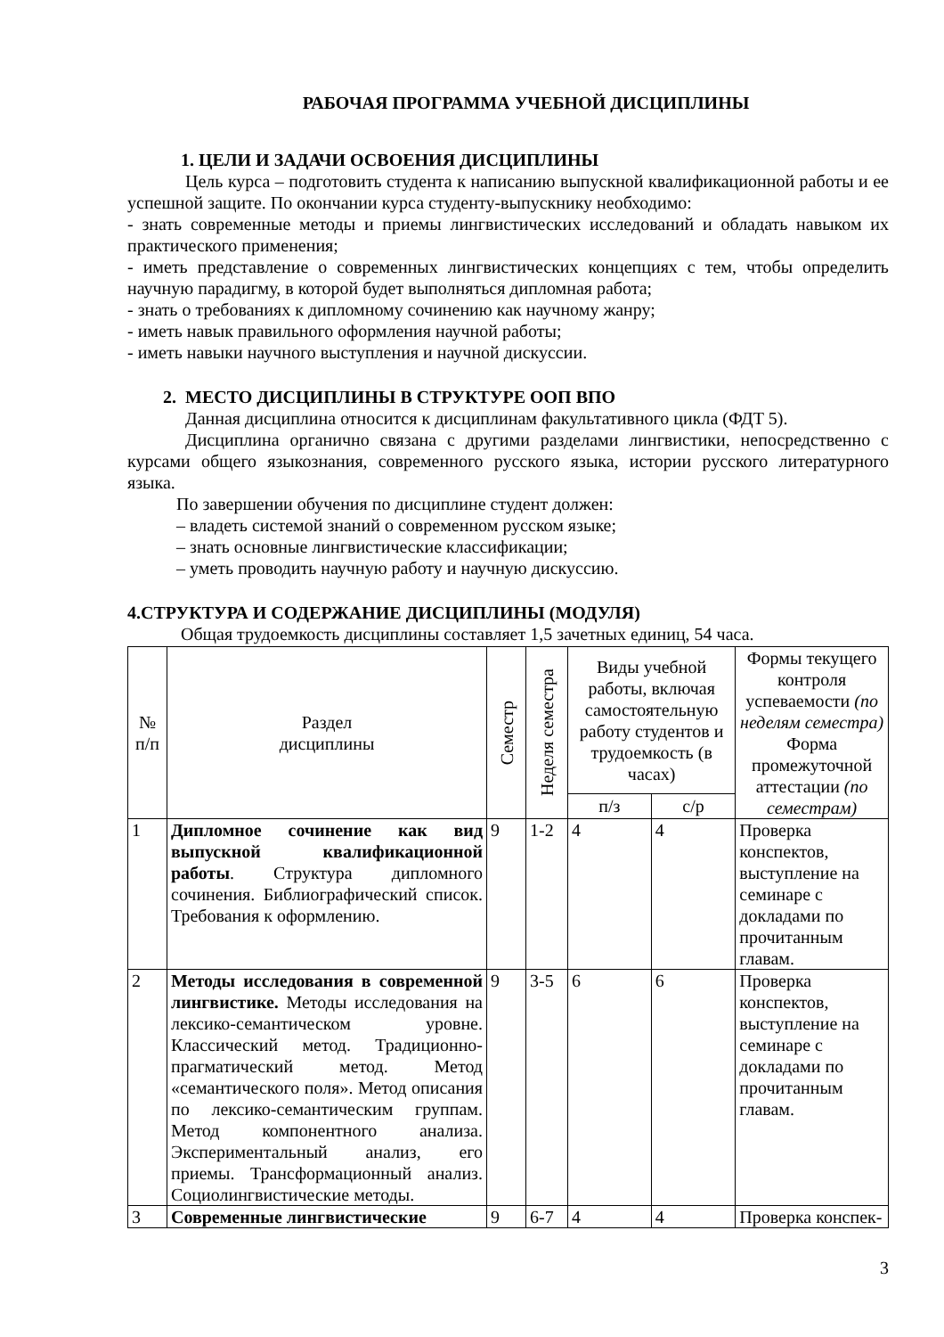РАБОЧАЯ ПРОГРАММА УЧЕБНОЙ ДИСЦИПЛИНЫ
1. ЦЕЛИ И ЗАДАЧИ ОСВОЕНИЯ ДИСЦИПЛИНЫ
Цель курса – подготовить студента к написанию выпускной квалификационной работы и ее успешной защите. По окончании курса студенту-выпускнику необходимо:
- знать современные методы и приемы лингвистических исследований и обладать навыком их практического применения;
- иметь представление о современных лингвистических концепциях с тем, чтобы определить научную парадигму, в которой будет выполняться дипломная работа;
- знать о требованиях к дипломному сочинению как научному жанру;
- иметь навык правильного оформления научной работы;
- иметь навыки научного выступления и научной дискуссии.
2. МЕСТО ДИСЦИПЛИНЫ В СТРУКТУРЕ ООП ВПО
Данная дисциплина относится к дисциплинам факультативного цикла (ФДТ 5).
Дисциплина органично связана с другими разделами лингвистики, непосредственно с курсами общего языкознания, современного русского языка, истории русского литературного языка.
По завершении обучения по дисциплине студент должен:
– владеть системой знаний о современном русском языке;
– знать основные лингвистические классификации;
– уметь проводить научную работу и научную дискуссию.
4.СТРУКТУРА И СОДЕРЖАНИЕ ДИСЦИПЛИНЫ (МОДУЛЯ)
Общая трудоемкость дисциплины составляет 1,5 зачетных единиц, 54 часа.
| № п/п | Раздел дисциплины | Семестр | Неделя семестра | Виды учебной работы, включая самостоятельную работу студентов и трудоемкость (в часах) | | Формы текущего контроля успеваемости (по неделям семестра) Форма промежуточной аттестации (по семестрам) |
| --- | --- | --- | --- | --- | --- | --- |
| | | | | п/з | с/р | |
| 1 | Дипломное сочинение как вид выпускной квалификационной работы . Структура дипломного сочинения. Библиографический список. Требования к оформлению. | 9 | 1-2 | 4 | 4 | Проверка конспектов, выступление на семинаре с докладами по прочитанным главам. |
| 2 | Методы исследования в современной лингвистике. Методы исследования на лексико-семантическом уровне. Классический метод. Традиционно-прагматический метод. Метод «семантического поля». Метод описания по лексико-семантическим группам. Метод компонентного анализа. Экспериментальный анализ, его приемы. Трансформационный анализ. Социолингвистические методы. | 9 | 3-5 | 6 | 6 | Проверка конспектов, выступление на семинаре с докладами по прочитанным главам. |
| 3 | Современные лингвистические | 9 | 6-7 | 4 | 4 | Проверка конспек- |
3